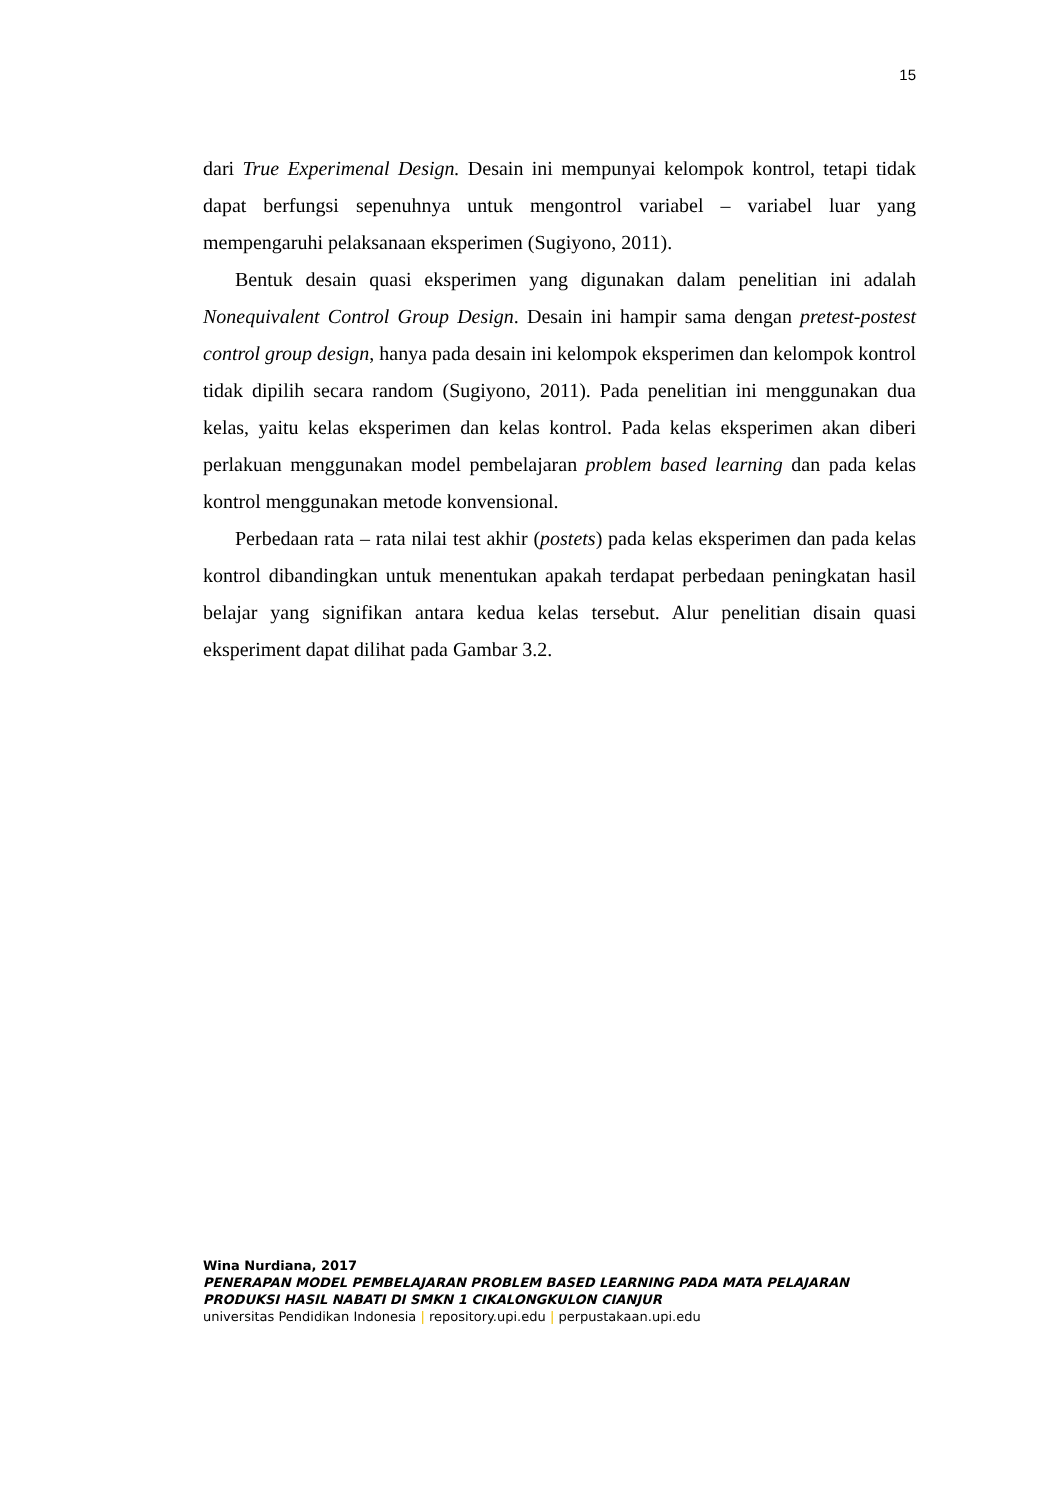15
dari True Experimenal Design. Desain ini mempunyai kelompok kontrol, tetapi tidak dapat berfungsi sepenuhnya untuk mengontrol variabel – variabel luar yang mempengaruhi pelaksanaan eksperimen (Sugiyono, 2011).
Bentuk desain quasi eksperimen yang digunakan dalam penelitian ini adalah Nonequivalent Control Group Design. Desain ini hampir sama dengan pretest-postest control group design, hanya pada desain ini kelompok eksperimen dan kelompok kontrol tidak dipilih secara random (Sugiyono, 2011). Pada penelitian ini menggunakan dua kelas, yaitu kelas eksperimen dan kelas kontrol. Pada kelas eksperimen akan diberi perlakuan menggunakan model pembelajaran problem based learning dan pada kelas kontrol menggunakan metode konvensional.
Perbedaan rata – rata nilai test akhir (postets) pada kelas eksperimen dan pada kelas kontrol dibandingkan untuk menentukan apakah terdapat perbedaan peningkatan hasil belajar yang signifikan antara kedua kelas tersebut. Alur penelitian disain quasi eksperiment dapat dilihat pada Gambar 3.2.
Wina Nurdiana, 2017
PENERAPAN MODEL PEMBELAJARAN PROBLEM BASED LEARNING PADA MATA PELAJARAN PRODUKSI HASIL NABATI DI SMKN 1 CIKALONGKULON CIANJUR
universitas Pendidikan Indonesia | repository.upi.edu | perpustakaan.upi.edu